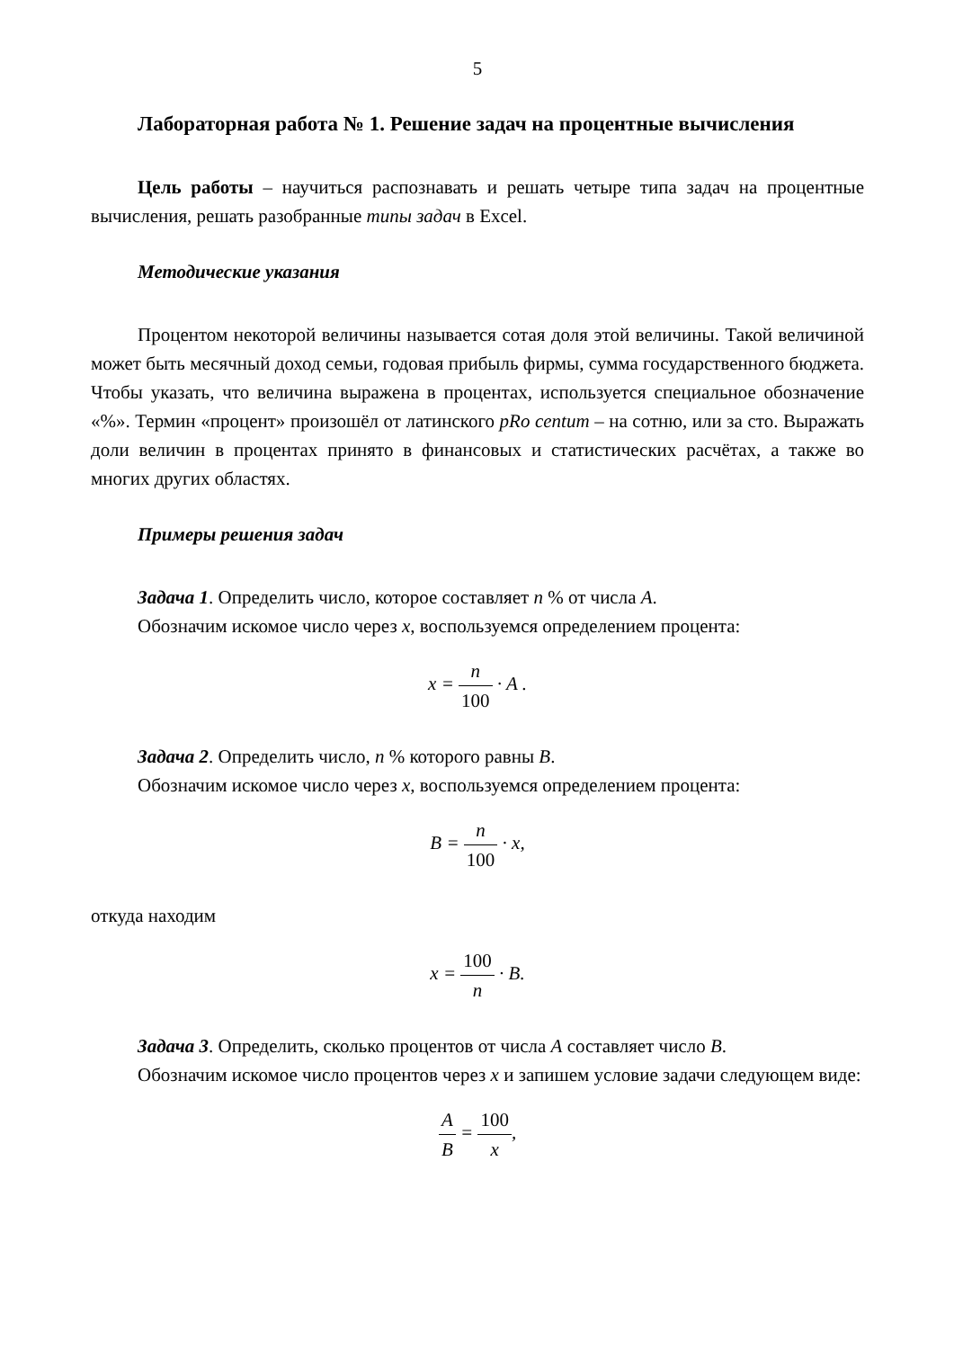5
Лабораторная работа № 1. Решение задач на процентные вычисления
Цель работы – научиться распознавать и решать четыре типа задач на процентные вычисления, решать разобранные типы задач в Excel.
Методические указания
Процентом некоторой величины называется сотая доля этой величины. Такой величиной может быть месячный доход семьи, годовая прибыль фирмы, сумма государственного бюджета. Чтобы указать, что величина выражена в процентах, используется специальное обозначение «%». Термин «процент» произошёл от латинского pRo centum – на сотню, или за сто. Выражать доли величин в процентах принято в финансовых и статистических расчётах, а также во многих других областях.
Примеры решения задач
Задача 1. Определить число, которое составляет n % от числа A.
Обозначим искомое число через x, воспользуемся определением процента:
x = n 100 · A .
Задача 2. Определить число, n % которого равны B.
Обозначим искомое число через x, воспользуемся определением процента:
B = n 100 · x,
откуда находим
x = 100 n · B.
Задача 3. Определить, сколько процентов от числа A составляет число B.
Обозначим искомое число процентов через x и запишем условие задачи следующем виде:
A B = 100 x,